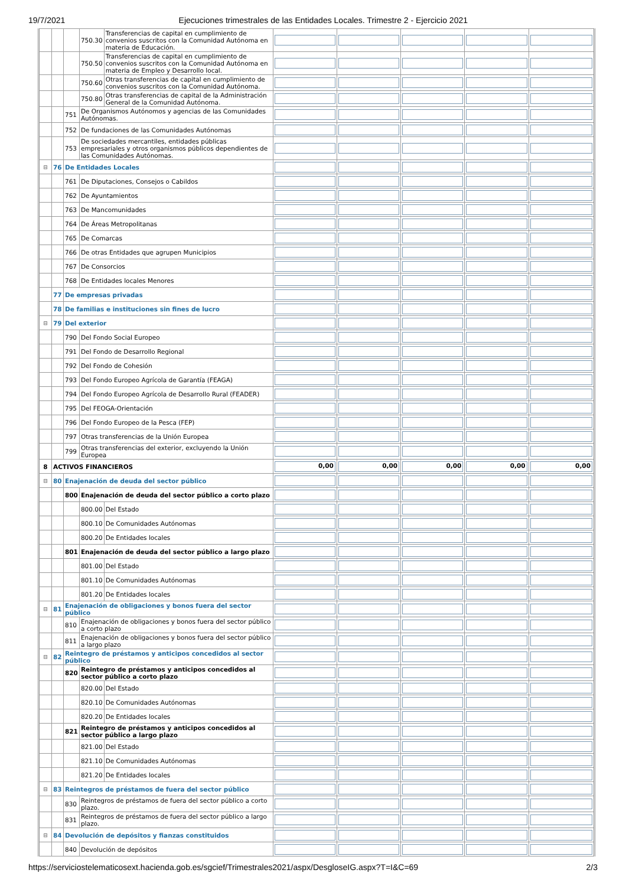19/7/2021 Ejecuciones trimestrales de las Entidades Locales. Trimestre 2 - Ejercicio 2021
| | | | 750.30 | Transferencias de capital en cumplimiento de convenios suscritos con la Comunidad Autónoma en materia de Educación. | | | | | |
| | | | 750.50 | Transferencias de capital en cumplimiento de convenios suscritos con la Comunidad Autónoma en materia de Empleo y Desarrollo local. | | | | | |
| | | | 750.60 | Otras transferencias de capital en cumplimiento de convenios suscritos con la Comunidad Autónoma. | | | | | |
| | | | 750.80 | Otras transferencias de capital de la Administración General de la Comunidad Autónoma. | | | | | |
| | | 751 | De Organismos Autónomos y agencias de las Comunidades Autónomas. | | | | | | |
| | | 752 | De fundaciones de las Comunidades Autónomas | | | | | | |
| | | 753 | De sociedades mercantiles, entidades públicas empresariales y otros organismos públicos dependientes de las Comunidades Autónomas. | | | | | | |
| ⊟ | 76 | De Entidades Locales | | | | | | | |
| | | 761 | De Diputaciones, Consejos o Cabildos | | | | | | |
| | | 762 | De Ayuntamientos | | | | | | |
| | | 763 | De Mancomunidades | | | | | | |
| | | 764 | De Áreas Metropolitanas | | | | | | |
| | | 765 | De Comarcas | | | | | | |
| | | 766 | De otras Entidades que agrupen Municipios | | | | | | |
| | | 767 | De Consorcios | | | | | | |
| | | 768 | De Entidades locales Menores | | | | | | |
| | 77 | De empresas privadas | | | | | | | |
| | 78 | De familias e instituciones sin fines de lucro | | | | | | | |
| ⊟ | 79 | Del exterior | | | | | | | |
| | | 790 | Del Fondo Social Europeo | | | | | | |
| | | 791 | Del Fondo de Desarrollo Regional | | | | | | |
| | | 792 | Del Fondo de Cohesión | | | | | | |
| | | 793 | Del Fondo Europeo Agrícola de Garantía (FEAGA) | | | | | | |
| | | 794 | Del Fondo Europeo Agrícola de Desarrollo Rural (FEADER) | | | | | | |
| | | 795 | Del FEOGA-Orientación | | | | | | |
| | | 796 | Del Fondo Europeo de la Pesca (FEP) | | | | | | |
| | | 797 | Otras transferencias de la Unión Europea | | | | | | |
| | | 799 | Otras transferencias del exterior, excluyendo la Unión Europea | | | | | | |
| 8 | ACTIVOS FINANCIEROS | | | | 0,00 | 0,00 | 0,00 | 0,00 | 0,00 |
| ⊟ | 80 | Enajenación de deuda del sector público | | | | | | | |
| | | 800 | Enajenación de deuda del sector público a corto plazo | | | | | | |
| | | | 800.00 | Del Estado | | | | | |
| | | | 800.10 | De Comunidades Autónomas | | | | | |
| | | | 800.20 | De Entidades locales | | | | | |
| | | 801 | Enajenación de deuda del sector público a largo plazo | | | | | | |
| | | | 801.00 | Del Estado | | | | | |
| | | | 801.10 | De Comunidades Autónomas | | | | | |
| | | | 801.20 | De Entidades locales | | | | | |
| ⊟ | 81 | Enajenación de obligaciones y bonos fuera del sector público | | | | | | | |
| | | 810 | Enajenación de obligaciones y bonos fuera del sector público a corto plazo | | | | | | |
| | | 811 | Enajenación de obligaciones y bonos fuera del sector público a largo plazo | | | | | | |
| ⊟ | 82 | Reintegro de préstamos y anticipos concedidos al sector público | | | | | | | |
| | | 820 | Reintegro de préstamos y anticipos concedidos al sector público a corto plazo | | | | | | |
| | | | 820.00 | Del Estado | | | | | |
| | | | 820.10 | De Comunidades Autónomas | | | | | |
| | | | 820.20 | De Entidades locales | | | | | |
| | | 821 | Reintegro de préstamos y anticipos concedidos al sector público a largo plazo | | | | | | |
| | | | 821.00 | Del Estado | | | | | |
| | | | 821.10 | De Comunidades Autónomas | | | | | |
| | | | 821.20 | De Entidades locales | | | | | |
| ⊟ | 83 | Reintegros de préstamos de fuera del sector público | | | | | | | |
| | | 830 | Reintegros de préstamos de fuera del sector público a corto plazo. | | | | | | |
| | | 831 | Reintegros de préstamos de fuera del sector público a largo plazo. | | | | | | |
| ⊟ | 84 | Devolución de depósitos y fianzas constituidos | | | | | | | |
| | | 840 | Devolución de depósitos | | | | | | |
https://serviciostelematicosext.hacienda.gob.es/sgcief/Trimestrales2021/aspx/DesgloseIG.aspx?T=I&C=69 2/3